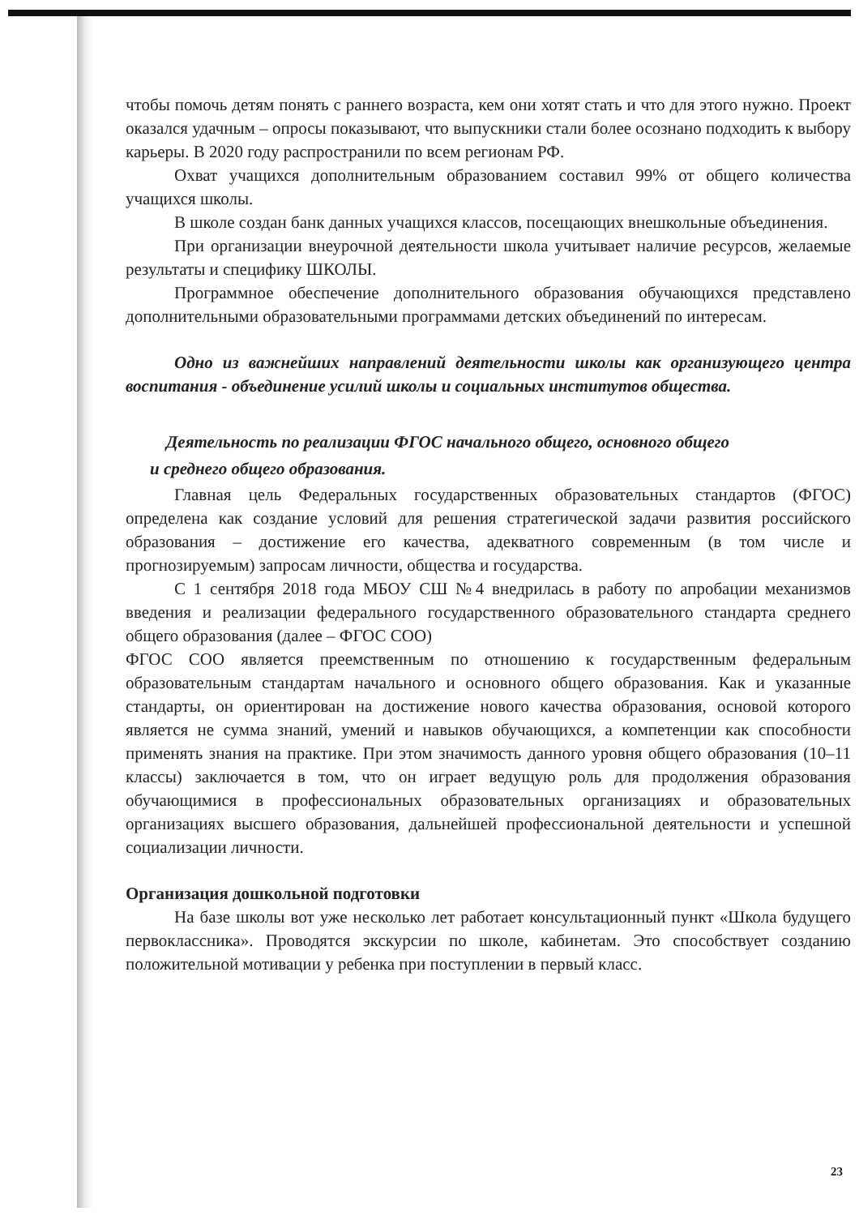чтобы помочь детям понять с раннего возраста, кем они хотят стать и что для этого нужно. Проект оказался удачным – опросы показывают, что выпускники стали более осознано подходить к выбору карьеры. В 2020 году распространили по всем регионам РФ.
Охват учащихся дополнительным образованием составил 99% от общего количества учащихся школы.
В школе создан банк данных учащихся классов, посещающих внешкольные объединения.
При организации внеурочной деятельности школа учитывает наличие ресурсов, желаемые результаты и специфику ШКОЛЫ.
Программное обеспечение дополнительного образования обучающихся представлено дополнительными образовательными программами детских объединений по интересам.
Одно из важнейших направлений деятельности школы как организующего центра воспитания - объединение усилий школы и социальных институтов общества.
Деятельность по реализации ФГОС начального общего, основного общего
и среднего общего образования.
Главная цель Федеральных государственных образовательных стандартов (ФГОС) определена как создание условий для решения стратегической задачи развития российского образования – достижение его качества, адекватного современным (в том числе и прогнозируемым) запросам личности, общества и государства.
С 1 сентября 2018 года МБОУ СШ №4 внедрилась в работу по апробации механизмов введения и реализации федерального государственного образовательного стандарта среднего общего образования (далее – ФГОС СОО)
ФГОС СОО является преемственным по отношению к государственным федеральным образовательным стандартам начального и основного общего образования. Как и указанные стандарты, он ориентирован на достижение нового качества образования, основой которого является не сумма знаний, умений и навыков обучающихся, а компетенции как способности применять знания на практике. При этом значимость данного уровня общего образования (10–11 классы) заключается в том, что он играет ведущую роль для продолжения образования обучающимися в профессиональных образовательных организациях и образовательных организациях высшего образования, дальнейшей профессиональной деятельности и успешной социализации личности.
Организация дошкольной подготовки
На базе школы вот уже несколько лет работает консультационный пункт «Школа будущего первоклассника». Проводятся экскурсии по школе, кабинетам. Это способствует созданию положительной мотивации у ребенка при поступлении в первый класс.
23